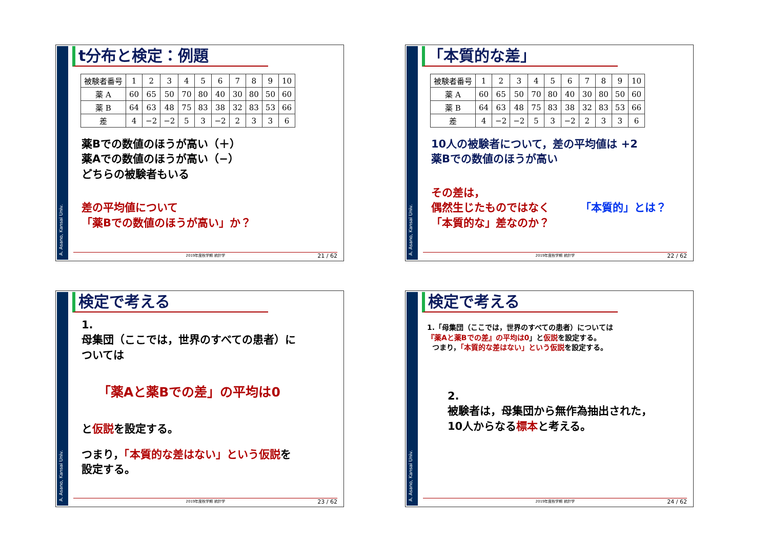A. Asano, Kansai Univ.
t分布と検定：例題
| 被験者番号 | 1 | 2 | 3 | 4 | 5 | 6 | 7 | 8 | 9 | 10 |
| 薬 A | 60 | 65 | 50 | 70 | 80 | 40 | 30 | 80 | 50 | 60 |
| 薬 B | 64 | 63 | 48 | 75 | 83 | 38 | 32 | 83 | 53 | 66 |
| 差 | 4 | −2 | −2 | 5 | 3 | −2 | 2 | 3 | 3 | 6 |
薬Bでの数値のほうが高い（＋）
薬Aでの数値のほうが高い（−）
どちらの被験者もいる
差の平均値について
「薬Bでの数値のほうが高い」か？
2019年度秋学期 統計学 21 / 62
A. Asano, Kansai Univ.
「本質的な差」
| 被験者番号 | 1 | 2 | 3 | 4 | 5 | 6 | 7 | 8 | 9 | 10 |
| 薬 A | 60 | 65 | 50 | 70 | 80 | 40 | 30 | 80 | 50 | 60 |
| 薬 B | 64 | 63 | 48 | 75 | 83 | 38 | 32 | 83 | 53 | 66 |
| 差 | 4 | −2 | −2 | 5 | 3 | −2 | 2 | 3 | 3 | 6 |
10人の被験者について，差の平均値は +2
薬Bでの数値のほうが高い
その差は，
偶然生じたものではなく
「本質的な」差なのか？
「本質的」とは？
2019年度秋学期 統計学 22 / 62
A. Asano, Kansai Univ.
検定で考える
1.
母集団（ここでは，世界のすべての患者）に
ついては
「薬Aと薬Bでの差」の平均は0
と仮説を設定する。
つまり，「本質的な差はない」という仮説を
設定する。
2019年度秋学期 統計学 23 / 62
A. Asano, Kansai Univ.
検定で考える
1.「母集団（ここでは，世界のすべての患者）については
『薬Aと薬Bでの差』の平均は0」と仮説を設定する。
つまり，「本質的な差はない」という仮説を設定する。
2.
被験者は，母集団から無作為抽出された，
10人からなる標本と考える。
2019年度秋学期 統計学 24 / 62